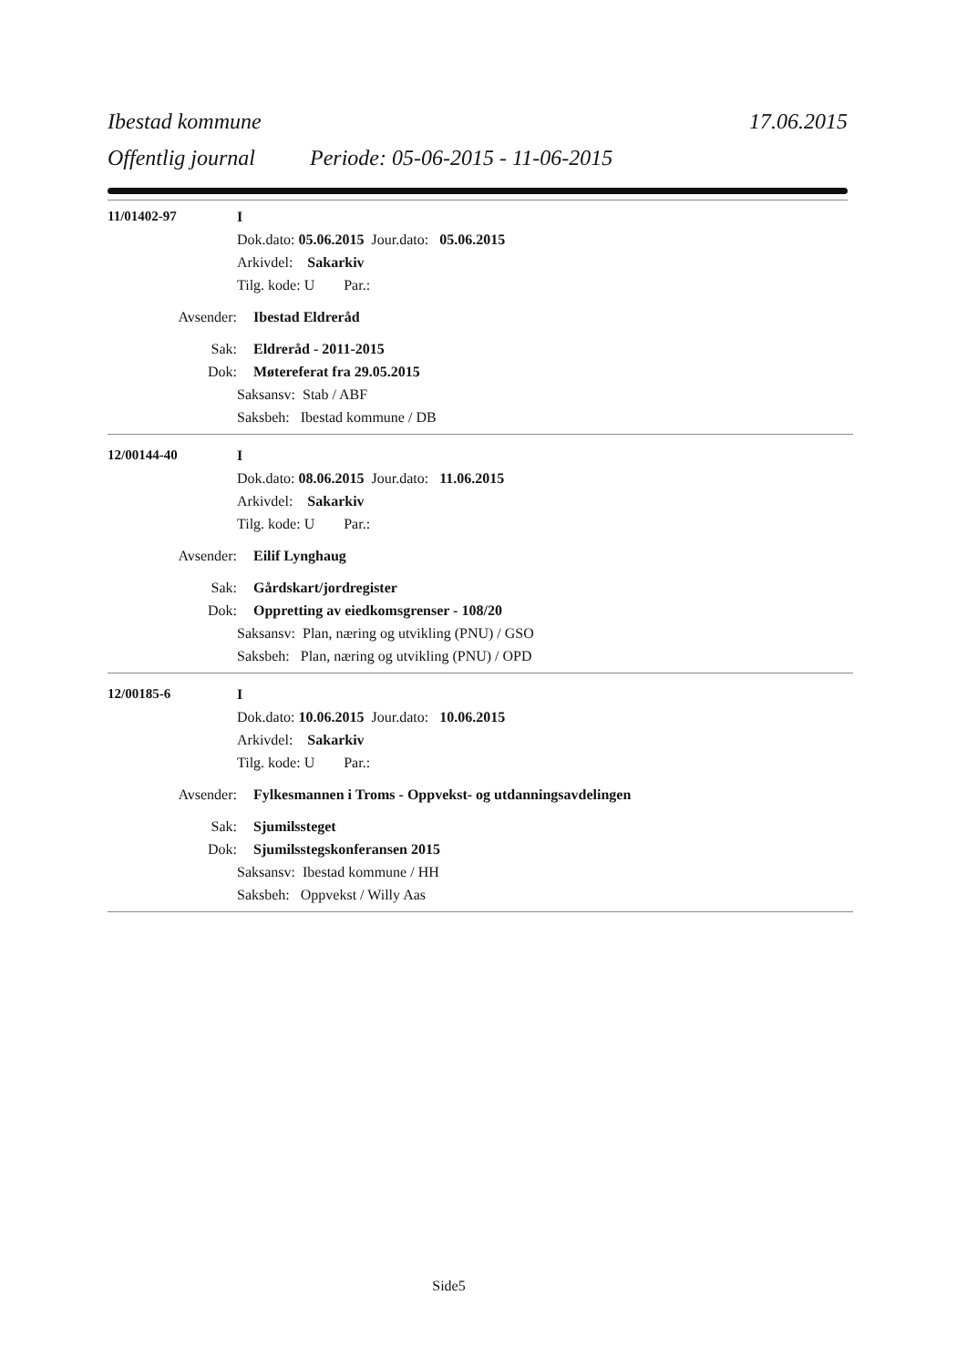Ibestad kommune 17.06.2015
Offentlig journal Periode: 05-06-2015 - 11-06-2015
11/01402-97 I
Dok.dato: 05.06.2015 Jour.dato: 05.06.2015
Arkivdel: Sakarkiv
Tilg. kode: U Par.:
Avsender: Ibestad Eldreråd
Sak: Eldreråd - 2011-2015
Dok: Møtereferat fra 29.05.2015
Saksansv: Stab / ABF
Saksbeh: Ibestad kommune / DB
12/00144-40 I
Dok.dato: 08.06.2015 Jour.dato: 11.06.2015
Arkivdel: Sakarkiv
Tilg. kode: U Par.:
Avsender: Eilif Lynghaug
Sak: Gårdskart/jordregister
Dok: Oppretting av eiedkomsgrenser - 108/20
Saksansv: Plan, næring og utvikling (PNU) / GSO
Saksbeh: Plan, næring og utvikling (PNU) / OPD
12/00185-6 I
Dok.dato: 10.06.2015 Jour.dato: 10.06.2015
Arkivdel: Sakarkiv
Tilg. kode: U Par.:
Avsender: Fylkesmannen i Troms - Oppvekst- og utdanningsavdelingen
Sak: Sjumilssteget
Dok: Sjumilsstegskonferansen 2015
Saksansv: Ibestad kommune / HH
Saksbeh: Oppvekst / Willy Aas
Side5